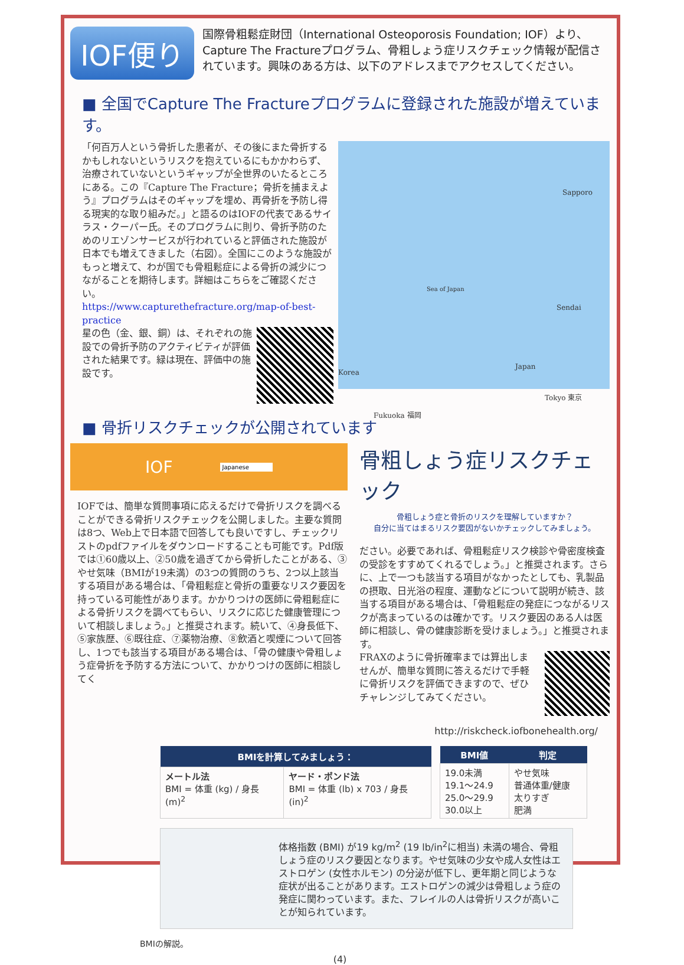IOF便り
国際骨粗鬆症財団（International Osteoporosis Foundation; IOF）より、Capture The Fractureプログラム、骨粗しょう症リスクチェック情報が配信されています。興味のある方は、以下のアドレスまでアクセスしてください。
■ 全国でCapture The Fractureプログラムに登録された施設が増えています。
「何百万人という骨折した患者が、その後にまた骨折するかもしれないというリスクを抱えているにもかかわらず、治療されていないというギャップが全世界のいたるところにある。この『Capture The Fracture；骨折を捕まえよう』プログラムはそのギャップを埋め、再骨折を予防し得る現実的な取り組みだ。」と語るのはIOFの代表であるサイラス・クーパー氏。そのプログラムに則り、骨折予防のためのリエゾンサービスが行われていると評価された施設が日本でも増えてきました（右図）。全国にこのような施設がもっと増えて、わが国でも骨粗鬆症による骨折の減少につながることを期待します。詳細はこちらをご確認ください。
https://www.capturethefracture.org/map-of-best-practice
星の色（金、銀、銅）は、それぞれの施設での骨折予防のアクティビティが評価された結果です。緑は現在、評価中の施設です。
Sapporo
Sea of Japan
Sendai
Japan
Korea
Tokyo 東京
Fukuoka 福岡
■ 骨折リスクチェックが公開されています
IOF Japanese
IOFでは、簡単な質問事項に応えるだけで骨折リスクを調べることができる骨折リスクチェックを公開しました。主要な質問は8つ、Web上で日本語で回答しても良いですし、チェックリストのpdfファイルをダウンロードすることも可能です。Pdf版では①60歳以上、②50歳を過ぎてから骨折したことがある、③やせ気味（BMIが19未満）の3つの質問のうち、2つ以上該当する項目がある場合は、「骨粗鬆症と骨折の重要なリスク要因を持っている可能性があります。かかりつけの医師に骨粗鬆症による骨折リスクを調べてもらい、リスクに応じた健康管理について相談しましょう。」と推奨されます。続いて、④身長低下、⑤家族歴、⑥既往症、⑦薬物治療、⑧飲酒と喫煙について回答し、1つでも該当する項目がある場合は、「骨の健康や骨粗しょう症骨折を予防する方法について、かかりつけの医師に相談してく
骨粗しょう症リスクチェック
骨粗しょう症と骨折のリスクを理解していますか？
自分に当てはまるリスク要因がないかチェックしてみましょう。
ださい。必要であれば、骨粗鬆症リスク検診や骨密度検査の受診をすすめてくれるでしょう。」と推奨されます。さらに、上で一つも該当する項目がなかったとしても、乳製品の摂取、日光浴の程度、運動などについて説明が続き、該当する項目がある場合は、「骨粗鬆症の発症につながるリスクが高まっているのは確かです。リスク要因のある人は医師に相談し、骨の健康診断を受けましょう。」と推奨されます。
FRAXのように骨折確率までは算出しませんが、簡単な質問に答えるだけで手軽に骨折リスクを評価できますので、ぜひチャレンジしてみてください。
http://riskcheck.iofbonehealth.org/
| BMIを計算してみましょう： | |
| --- | --- |
| メートル法 BMI = 体重 (kg) / 身長 (m)<sup>2</sup> | ヤード・ポンド法 BMI = 体重 (lb) x 703 / 身長 (in)<sup>2</sup> |
| BMI値 | 判定 |
| --- | --- |
| 19.0未満 19.1〜24.9 25.0〜29.9 30.0以上 | やせ気味 普通体重/健康 太りすぎ 肥満 |
体格指数 (BMI) が19 kg/m<sup>2</sup> (19 lb/in<sup>2</sup>に相当) 未満の場合、骨粗しょう症のリスク要因となります。やせ気味の少女や成人女性はエストロゲン (女性ホルモン) の分泌が低下し、更年期と同じような症状が出ることがあります。エストロゲンの減少は骨粗しょう症の発症に関わっています。また、フレイルの人は骨折リスクが高いことが知られています。
BMIの解説。
(4)